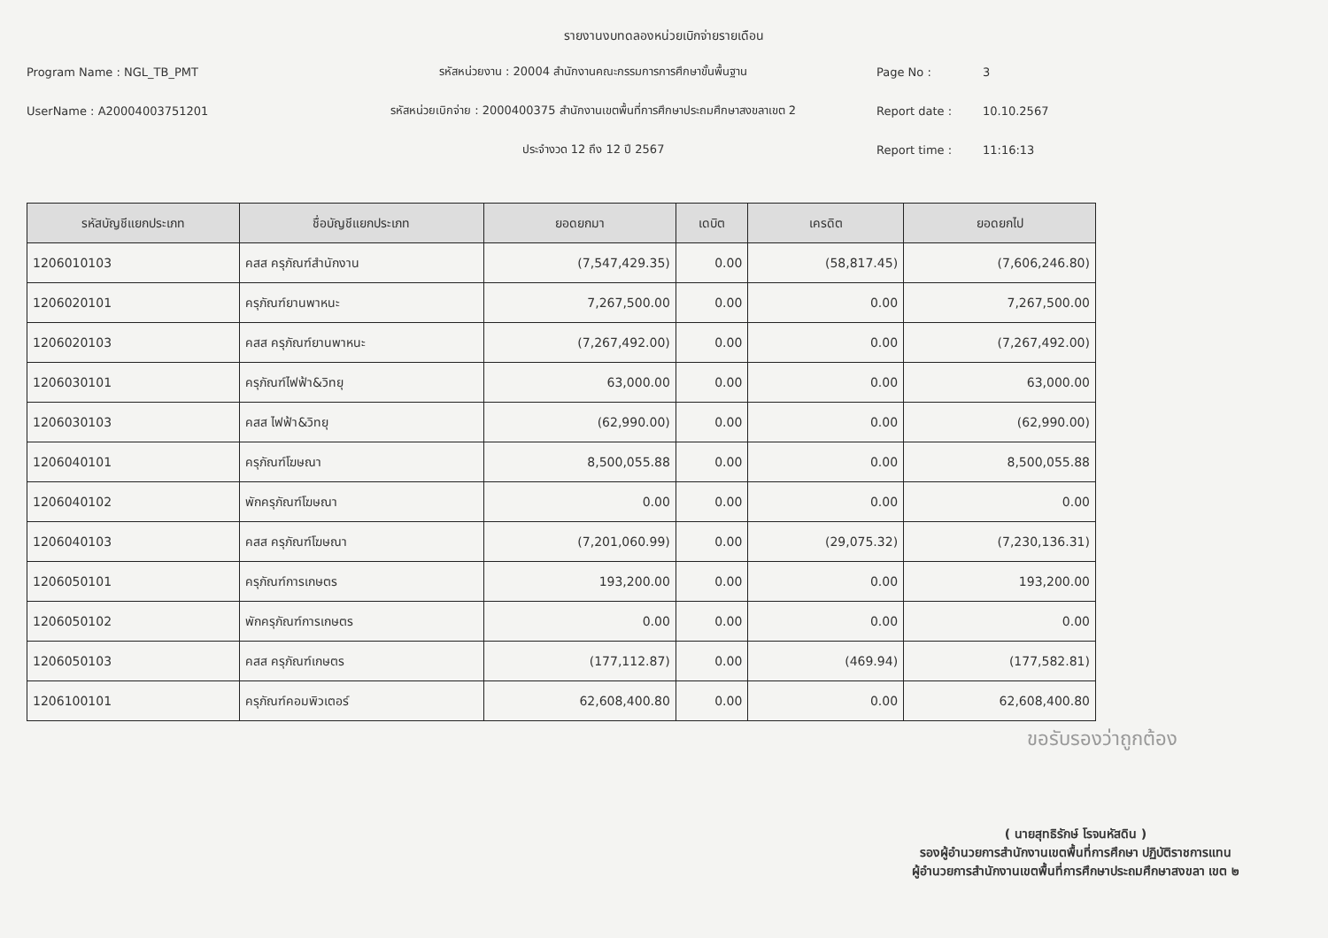รายงานงบทดลองหน่วยเบิกจ่ายรายเดือน
Program Name : NGL_TB_PMT
รหัสหน่วยงาน : 20004 สำนักงานคณะกรรมการการศึกษาขั้นพื้นฐาน
Page No :
3
UserName : A20004003751201
รหัสหน่วยเบิกจ่าย : 2000400375 สำนักงานเขตพื้นที่การศึกษาประถมศึกษาสงขลาเขต 2
Report date :
10.10.2567
ประจำงวด 12 ถึง 12 ปี 2567
Report time :
11:16:13
| รหัสบัญชีแยกประเภท | ชื่อบัญชีแยกประเภท | ยอดยกมา | เดบิต | เครดิต | ยอดยกไป |
| --- | --- | --- | --- | --- | --- |
| 1206010103 | คสส ครุภัณฑ์สำนักงาน | (7,547,429.35) | 0.00 | (58,817.45) | (7,606,246.80) |
| 1206020101 | ครุภัณฑ์ยานพาหนะ | 7,267,500.00 | 0.00 | 0.00 | 7,267,500.00 |
| 1206020103 | คสส ครุภัณฑ์ยานพาหนะ | (7,267,492.00) | 0.00 | 0.00 | (7,267,492.00) |
| 1206030101 | ครุภัณฑ์ไฟฟ้า&วิทยุ | 63,000.00 | 0.00 | 0.00 | 63,000.00 |
| 1206030103 | คสส ไฟฟ้า&วิทยุ | (62,990.00) | 0.00 | 0.00 | (62,990.00) |
| 1206040101 | ครุภัณฑ์โฆษณา | 8,500,055.88 | 0.00 | 0.00 | 8,500,055.88 |
| 1206040102 | พักครุภัณฑ์โฆษณา | 0.00 | 0.00 | 0.00 | 0.00 |
| 1206040103 | คสส ครุภัณฑ์โฆษณา | (7,201,060.99) | 0.00 | (29,075.32) | (7,230,136.31) |
| 1206050101 | ครุภัณฑ์การเกษตร | 193,200.00 | 0.00 | 0.00 | 193,200.00 |
| 1206050102 | พักครุภัณฑ์การเกษตร | 0.00 | 0.00 | 0.00 | 0.00 |
| 1206050103 | คสส ครุภัณฑ์เกษตร | (177,112.87) | 0.00 | (469.94) | (177,582.81) |
| 1206100101 | ครุภัณฑ์คอมพิวเตอร์ | 62,608,400.80 | 0.00 | 0.00 | 62,608,400.80 |
ขอรับรองว่าถูกต้อง
( นายสุทธิรักษ์ โรจนหัสดิน )
รองผู้อำนวยการสำนักงานเขตพื้นที่การศึกษา ปฏิบัติราชการแทน
ผู้อำนวยการสำนักงานเขตพื้นที่การศึกษาประถมศึกษาสงขลา เขต ๒